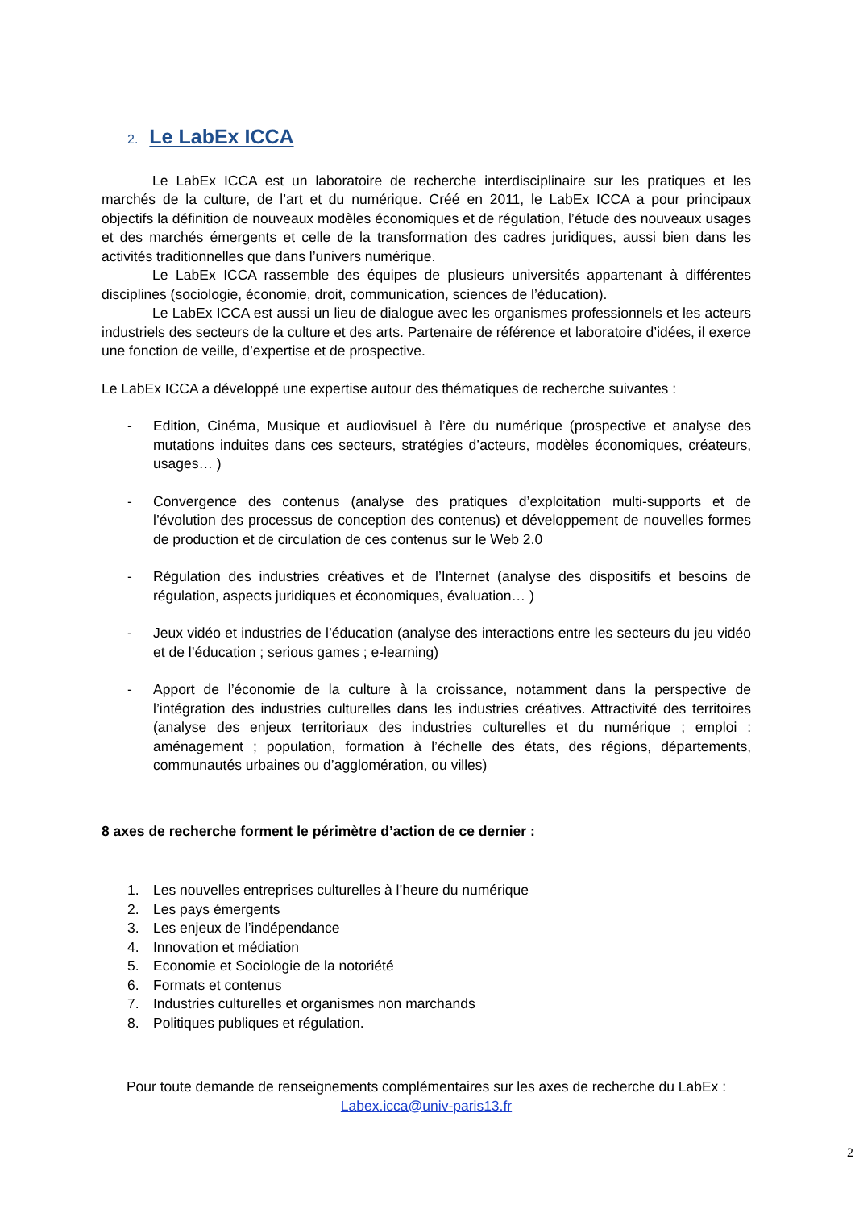2. Le LabEx ICCA
Le LabEx ICCA est un laboratoire de recherche interdisciplinaire sur les pratiques et les marchés de la culture, de l’art et du numérique. Créé en 2011, le LabEx ICCA a pour principaux objectifs la définition de nouveaux modèles économiques et de régulation, l’étude des nouveaux usages et des marchés émergents et celle de la transformation des cadres juridiques, aussi bien dans les activités traditionnelles que dans l’univers numérique.
Le LabEx ICCA rassemble des équipes de plusieurs universités appartenant à différentes disciplines (sociologie, économie, droit, communication, sciences de l’éducation).
Le LabEx ICCA est aussi un lieu de dialogue avec les organismes professionnels et les acteurs industriels des secteurs de la culture et des arts. Partenaire de référence et laboratoire d’idées, il exerce une fonction de veille, d’expertise et de prospective.
Le LabEx ICCA a développé une expertise autour des thématiques de recherche suivantes :
- Edition, Cinéma, Musique et audiovisuel à l’ère du numérique (prospective et analyse des mutations induites dans ces secteurs, stratégies d’acteurs, modèles économiques, créateurs, usages… )
- Convergence des contenus (analyse des pratiques d’exploitation multi-supports et de l’évolution des processus de conception des contenus) et développement de nouvelles formes de production et de circulation de ces contenus sur le Web 2.0
- Régulation des industries créatives et de l’Internet (analyse des dispositifs et besoins de régulation, aspects juridiques et économiques, évaluation… )
- Jeux vidéo et industries de l’éducation (analyse des interactions entre les secteurs du jeu vidéo et de l’éducation ; serious games ; e-learning)
- Apport de l’économie de la culture à la croissance, notamment dans la perspective de l’intégration des industries culturelles dans les industries créatives. Attractivité des territoires (analyse des enjeux territoriaux des industries culturelles et du numérique ; emploi : aménagement ; population, formation à l’échelle des états, des régions, départements, communautés urbaines ou d’agglomération, ou villes)
8 axes de recherche forment le périmètre d’action de ce dernier :
1. Les nouvelles entreprises culturelles à l’heure du numérique
2. Les pays émergents
3. Les enjeux de l’indépendance
4. Innovation et médiation
5. Economie et Sociologie de la notoriété
6. Formats et contenus
7. Industries culturelles et organismes non marchands
8. Politiques publiques et régulation.
Pour toute demande de renseignements complémentaires sur les axes de recherche du LabEx :
Labex.icca@univ-paris13.fr
2